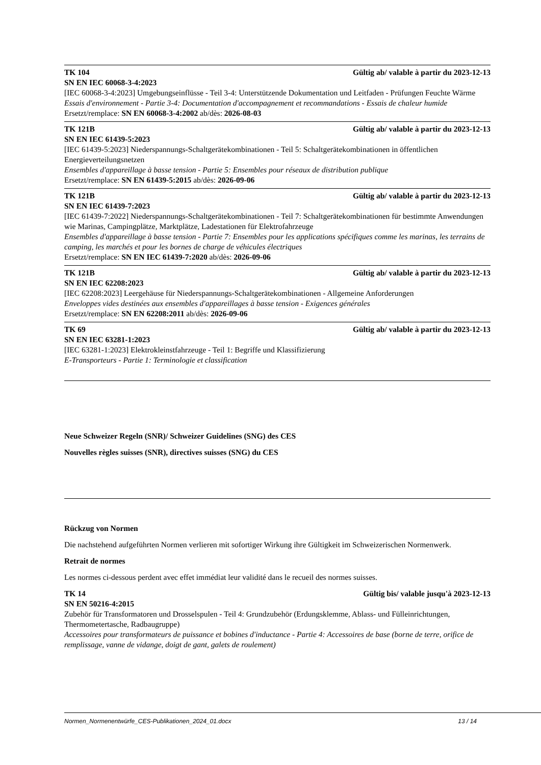TK 104 Gültig ab/ valable à partir du 2023-12-13
SN EN IEC 60068-3-4:2023
[IEC 60068-3-4:2023] Umgebungseinflüsse - Teil 3-4: Unterstützende Dokumentation und Leitfaden - Prüfungen Feuchte Wärme
Essais d'environnement - Partie 3-4: Documentation d'accompagnement et recommandations - Essais de chaleur humide
Ersetzt/remplace: SN EN 60068-3-4:2002 ab/dès: 2026-08-03
TK 121B Gültig ab/ valable à partir du 2023-12-13
SN EN IEC 61439-5:2023
[IEC 61439-5:2023] Niederspannungs-Schaltgerätekombinationen - Teil 5: Schaltgerätekombinationen in öffentlichen Energieverteilungsnetzen
Ensembles d'appareillage à basse tension - Partie 5: Ensembles pour réseaux de distribution publique
Ersetzt/remplace: SN EN 61439-5:2015 ab/dès: 2026-09-06
TK 121B Gültig ab/ valable à partir du 2023-12-13
SN EN IEC 61439-7:2023
[IEC 61439-7:2022] Niederspannungs-Schaltgerätekombinationen - Teil 7: Schaltgerätekombinationen für bestimmte Anwendungen wie Marinas, Campingplätze, Marktplätze, Ladestationen für Elektrofahrzeuge
Ensembles d'appareillage à basse tension - Partie 7: Ensembles pour les applications spécifiques comme les marinas, les terrains de camping, les marchés et pour les bornes de charge de véhicules électriques
Ersetzt/remplace: SN EN IEC 61439-7:2020 ab/dès: 2026-09-06
TK 121B Gültig ab/ valable à partir du 2023-12-13
SN EN IEC 62208:2023
[IEC 62208:2023] Leergehäuse für Niederspannungs-Schaltgerätekombinationen - Allgemeine Anforderungen
Enveloppes vides destinées aux ensembles d'appareillages à basse tension - Exigences générales
Ersetzt/remplace: SN EN 62208:2011 ab/dès: 2026-09-06
TK 69 Gültig ab/ valable à partir du 2023-12-13
SN EN IEC 63281-1:2023
[IEC 63281-1:2023] Elektrokleinstfahrzeuge - Teil 1: Begriffe und Klassifizierung
E-Transporteurs - Partie 1: Terminologie et classification
Neue Schweizer Regeln (SNR)/ Schweizer Guidelines (SNG) des CES
Nouvelles règles suisses (SNR), directives suisses (SNG) du CES
Rückzug von Normen
Die nachstehend aufgeführten Normen verlieren mit sofortiger Wirkung ihre Gültigkeit im Schweizerischen Normenwerk.
Retrait de normes
Les normes ci-dessous perdent avec effet immédiat leur validité dans le recueil des normes suisses.
TK 14 Gültig bis/ valable jusqu'à 2023-12-13
SN EN 50216-4:2015
Zubehör für Transformatoren und Drosselspulen - Teil 4: Grundzubehör (Erdungsklemme, Ablass- und Fülleinrichtungen, Thermometertasche, Radbaugruppe)
Accessoires pour transformateurs de puissance et bobines d'inductance - Partie 4: Accessoires de base (borne de terre, orifice de remplissage, vanne de vidange, doigt de gant, galets de roulement)
Normen_Normenentwürfe_CES-Publikationen_2024_01.docx 13 / 14